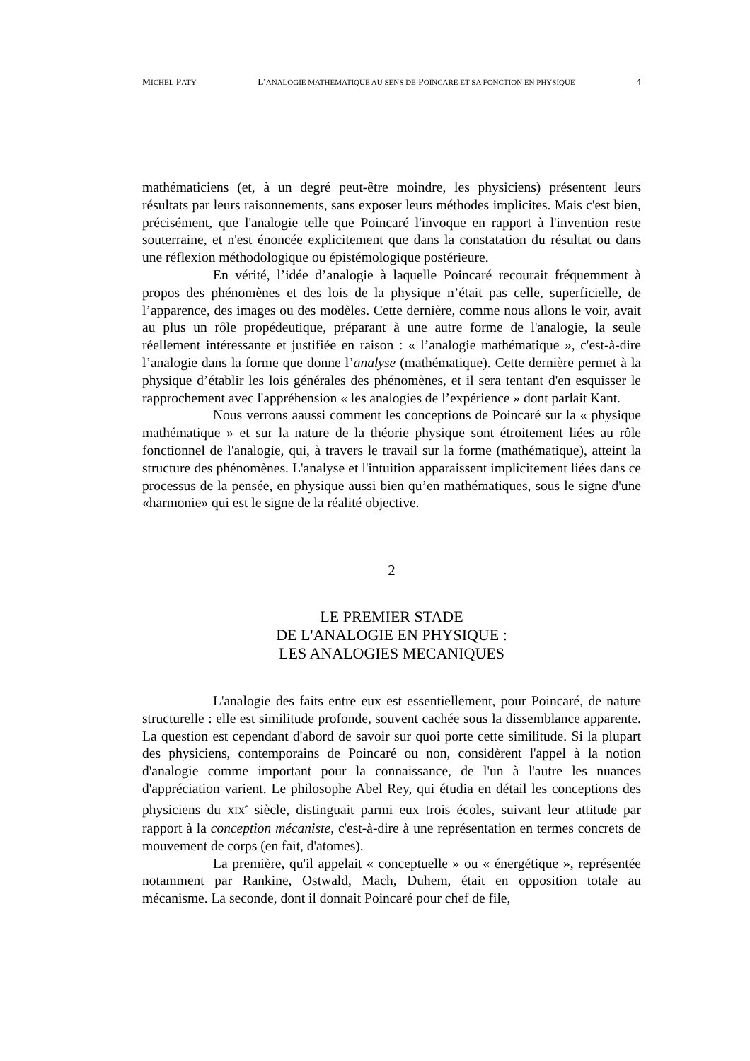MICHEL PATY L’ANALOGIE MATHEMATIQUE AU SENS DE POINCARE ET SA FONCTION EN PHYSIQUE 4
mathématiciens (et, à un degré peut-être moindre, les physiciens) présentent leurs résultats par leurs raisonnements, sans exposer leurs méthodes implicites. Mais c'est bien, précisément, que l'analogie telle que Poincaré l'invoque en rapport à l'invention reste souterraine, et n'est énoncée explicitement que dans la constatation du résultat ou dans une réflexion méthodologique ou épistémologique postérieure.
En vérité, l’idée d’analogie à laquelle Poincaré recourait fréquemment à propos des phénomènes et des lois de la physique n’était pas celle, superficielle, de l’apparence, des images ou des modèles. Cette dernière, comme nous allons le voir, avait au plus un rôle propédeutique, préparant à une autre forme de l'analogie, la seule réellement intéressante et justifiée en raison : « l’analogie mathématique », c'est-à-dire l’analogie dans la forme que donne l’analyse (mathématique). Cette dernière permet à la physique d’établir les lois générales des phénomènes, et il sera tentant d'en esquisser le rapprochement avec l'appréhension « les analogies de l’expérience » dont parlait Kant.
Nous verrons aaussi comment les conceptions de Poincaré sur la « physique mathématique » et sur la nature de la théorie physique sont étroitement liées au rôle fonctionnel de l'analogie, qui, à travers le travail sur la forme (mathématique), atteint la structure des phénomènes. L'analyse et l'intuition apparaissent implicitement liées dans ce processus de la pensée, en physique aussi bien qu’en mathématiques, sous le signe d'une «harmonie» qui est le signe de la réalité objective.
2
LE PREMIER STADE
DE L'ANALOGIE EN PHYSIQUE :
LES ANALOGIES MECANIQUES
L'analogie des faits entre eux est essentiellement, pour Poincaré, de nature structurelle : elle est similitude profonde, souvent cachée sous la dissemblance apparente. La question est cependant d'abord de savoir sur quoi porte cette similitude. Si la plupart des physiciens, contemporains de Poincaré ou non, considèrent l'appel à la notion d'analogie comme important pour la connaissance, de l'un à l'autre les nuances d'appréciation varient. Le philosophe Abel Rey, qui étudia en détail les conceptions des physiciens du XIX<sup>e</sup> siècle, distinguait parmi eux trois écoles, suivant leur attitude par rapport à la conception mécaniste, c'est-à-dire à une représentation en termes concrets de mouvement de corps (en fait, d'atomes).
La première, qu'il appelait « conceptuelle » ou « énergétique », représentée notamment par Rankine, Ostwald, Mach, Duhem, était en opposition totale au mécanisme. La seconde, dont il donnait Poincaré pour chef de file,